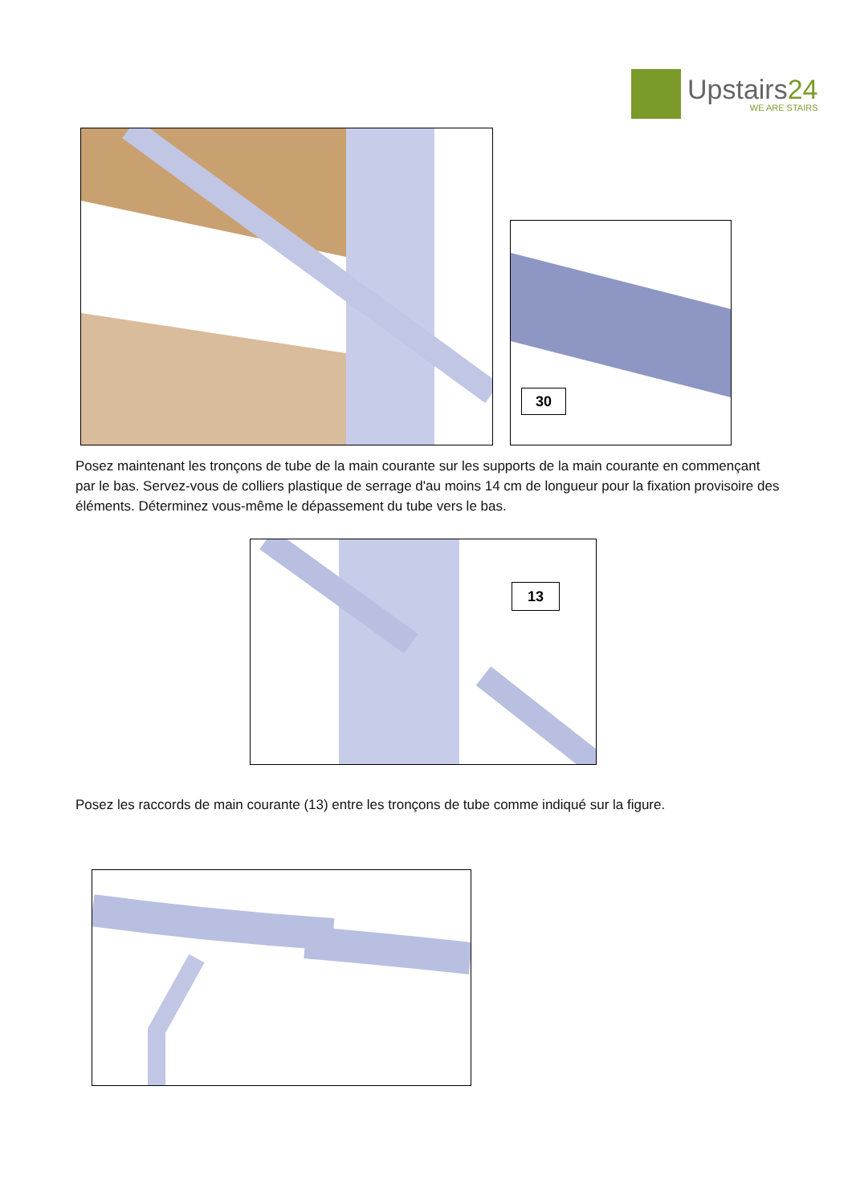Upstairs24
WE ARE STAIRS
30
Posez maintenant les tronçons de tube de la main courante sur les supports de la main courante en commençant par le bas. Servez-vous de colliers plastique de serrage d'au moins 14 cm de longueur pour la fixation provisoire des éléments. Déterminez vous-même le dépassement du tube vers le bas.
13
Posez les raccords de main courante (13) entre les tronçons de tube comme indiqué sur la figure.